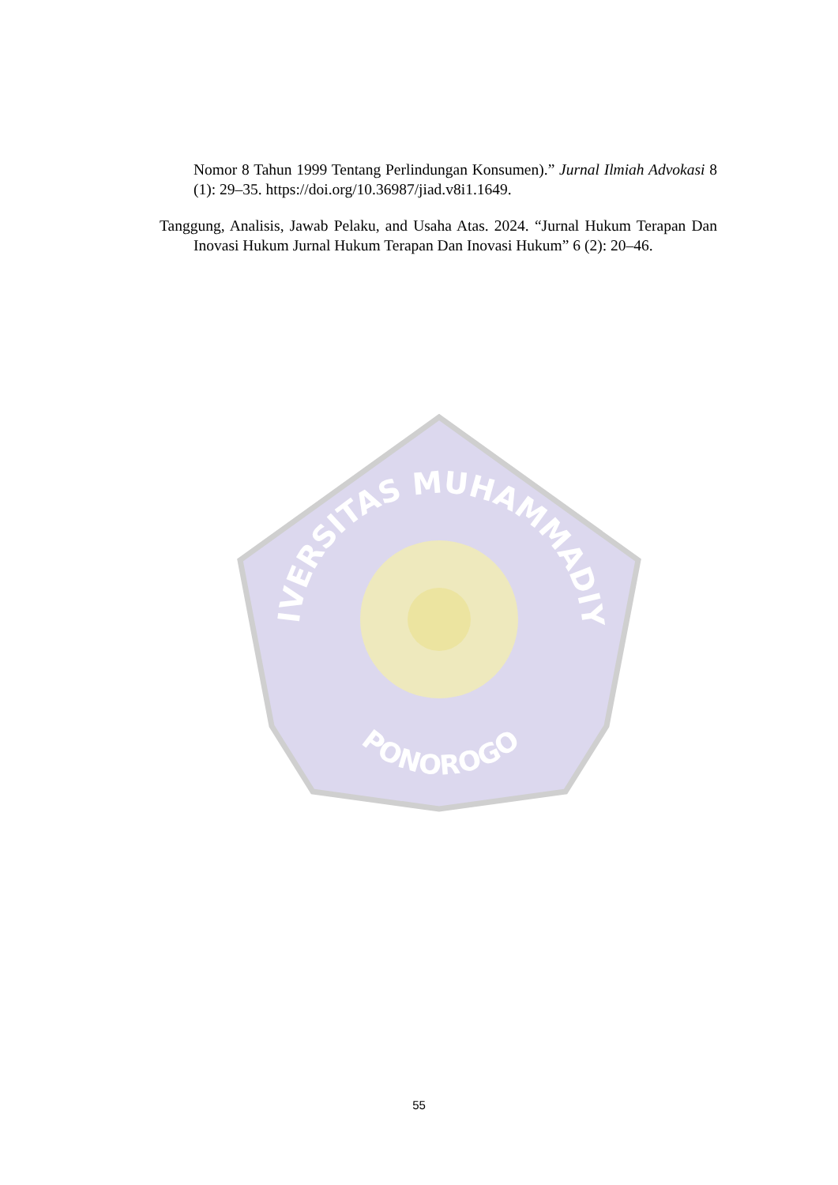Nomor 8 Tahun 1999 Tentang Perlindungan Konsumen).” Jurnal Ilmiah Advokasi 8 (1): 29–35. https://doi.org/10.36987/jiad.v8i1.1649.
Tanggung, Analisis, Jawab Pelaku, and Usaha Atas. 2024. “Jurnal Hukum Terapan Dan Inovasi Hukum Jurnal Hukum Terapan Dan Inovasi Hukum” 6 (2): 20–46.
UNIVERSITAS MUHAMMADIYAH
PONOROGO
55